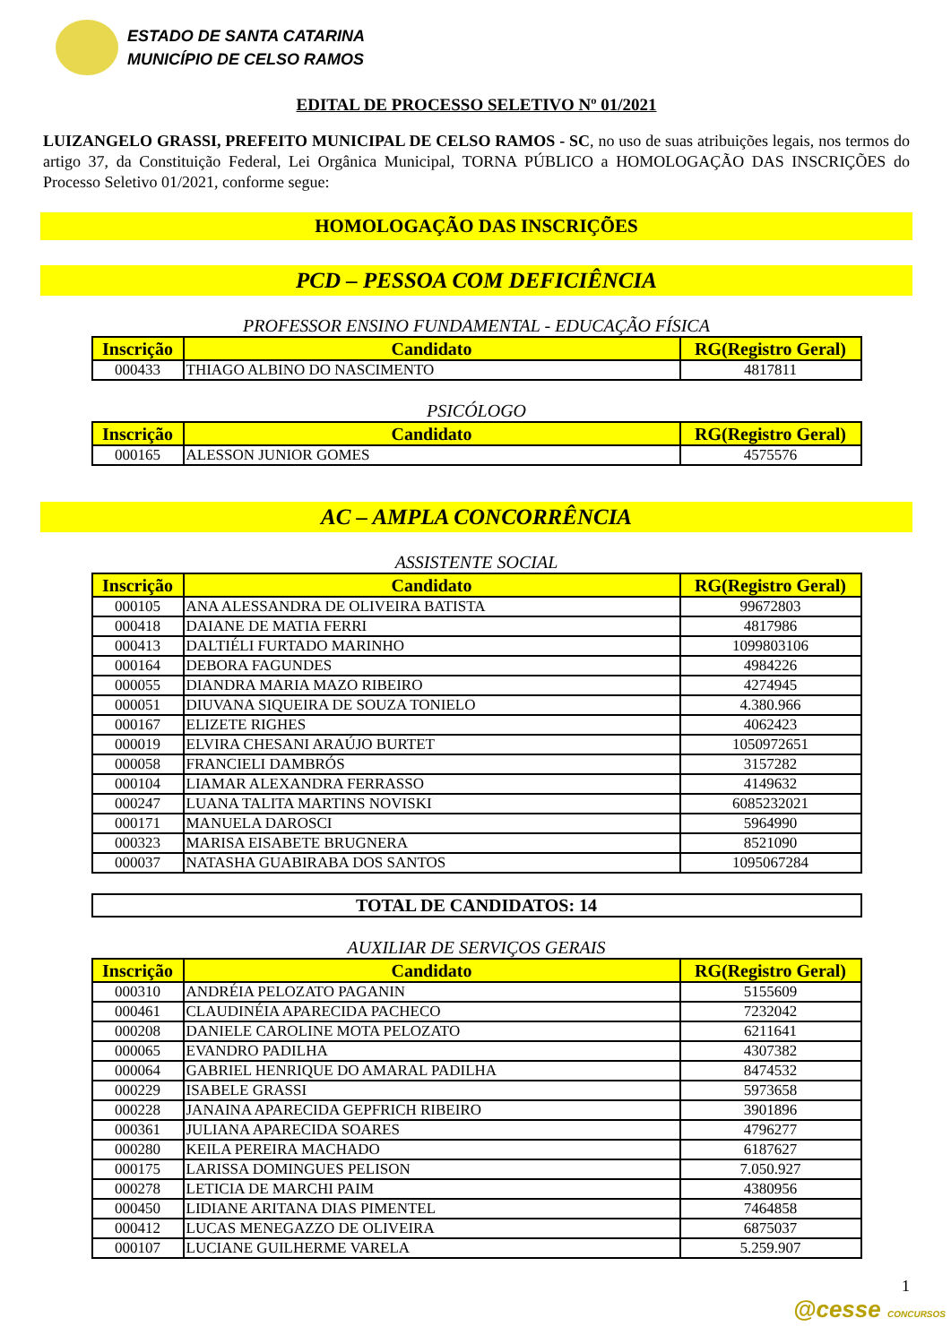ESTADO DE SANTA CATARINA
MUNICÍPIO DE CELSO RAMOS
EDITAL DE PROCESSO SELETIVO Nº 01/2021
LUIZANGELO GRASSI, PREFEITO MUNICIPAL DE CELSO RAMOS - SC, no uso de suas atribuições legais, nos termos do artigo 37, da Constituição Federal, Lei Orgânica Municipal, TORNA PÚBLICO a HOMOLOGAÇÃO DAS INSCRIÇÕES do Processo Seletivo 01/2021, conforme segue:
HOMOLOGAÇÃO DAS INSCRIÇÕES
PCD – PESSOA COM DEFICIÊNCIA
PROFESSOR ENSINO FUNDAMENTAL - EDUCAÇÃO FÍSICA
| Inscrição | Candidato | RG(Registro Geral) |
| --- | --- | --- |
| 000433 | THIAGO ALBINO DO NASCIMENTO | 4817811 |
PSICÓLOGO
| Inscrição | Candidato | RG(Registro Geral) |
| --- | --- | --- |
| 000165 | ALESSON JUNIOR GOMES | 4575576 |
AC – AMPLA CONCORRÊNCIA
ASSISTENTE SOCIAL
| Inscrição | Candidato | RG(Registro Geral) |
| --- | --- | --- |
| 000105 | ANA ALESSANDRA DE OLIVEIRA BATISTA | 99672803 |
| 000418 | DAIANE DE MATIA FERRI | 4817986 |
| 000413 | DALTIÉLI FURTADO MARINHO | 1099803106 |
| 000164 | DEBORA FAGUNDES | 4984226 |
| 000055 | DIANDRA MARIA MAZO RIBEIRO | 4274945 |
| 000051 | DIUVANA SIQUEIRA DE SOUZA TONIELO | 4.380.966 |
| 000167 | ELIZETE RIGHES | 4062423 |
| 000019 | ELVIRA CHESANI ARAÚJO BURTET | 1050972651 |
| 000058 | FRANCIELI DAMBRÓS | 3157282 |
| 000104 | LIAMAR ALEXANDRA FERRASSO | 4149632 |
| 000247 | LUANA TALITA MARTINS NOVISKI | 6085232021 |
| 000171 | MANUELA DAROSCI | 5964990 |
| 000323 | MARISA EISABETE BRUGNERA | 8521090 |
| 000037 | NATASHA GUABIRABA DOS SANTOS | 1095067284 |
TOTAL DE CANDIDATOS: 14
AUXILIAR DE SERVIÇOS GERAIS
| Inscrição | Candidato | RG(Registro Geral) |
| --- | --- | --- |
| 000310 | ANDRÉIA PELOZATO PAGANIN | 5155609 |
| 000461 | CLAUDINÉIA APARECIDA PACHECO | 7232042 |
| 000208 | DANIELE CAROLINE MOTA PELOZATO | 6211641 |
| 000065 | EVANDRO PADILHA | 4307382 |
| 000064 | GABRIEL HENRIQUE DO AMARAL PADILHA | 8474532 |
| 000229 | ISABELE GRASSI | 5973658 |
| 000228 | JANAINA APARECIDA GEPFRICH RIBEIRO | 3901896 |
| 000361 | JULIANA APARECIDA SOARES | 4796277 |
| 000280 | KEILA PEREIRA MACHADO | 6187627 |
| 000175 | LARISSA DOMINGUES PELISON | 7.050.927 |
| 000278 | LETICIA DE MARCHI PAIM | 4380956 |
| 000450 | LIDIANE ARITANA DIAS PIMENTEL | 7464858 |
| 000412 | LUCAS MENEGAZZO DE OLIVEIRA | 6875037 |
| 000107 | LUCIANE GUILHERME VARELA | 5.259.907 |
1
@cesse CONCURSOS